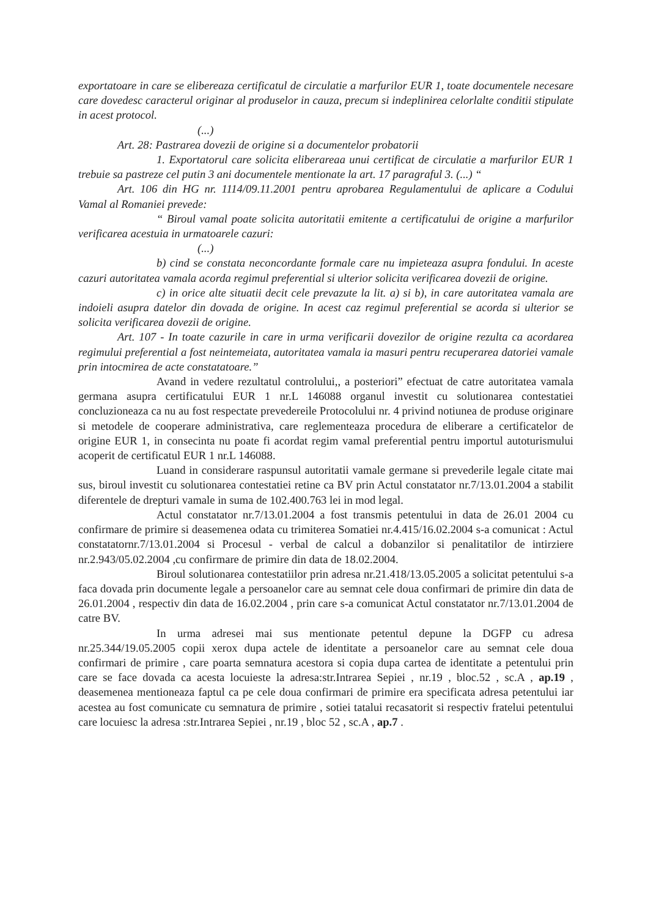exportatoare in care se elibereaza certificatul de circulatie a marfurilor EUR 1, toate documentele necesare care dovedesc caracterul originar al produselor in cauza, precum si indeplinirea celorlalte conditii stipulate in acest protocol.
(...)
Art. 28: Pastrarea dovezii de origine si a documentelor probatorii
1. Exportatorul care solicita eliberareaa unui certificat de circulatie a marfurilor EUR 1 trebuie sa pastreze cel putin 3 ani documentele mentionate la art. 17 paragraful 3. (...) “
Art. 106 din HG nr. 1114/09.11.2001 pentru aprobarea Regulamentului de aplicare a Codului Vamal al Romaniei prevede:
“ Biroul vamal poate solicita autoritatii emitente a certificatului de origine a marfurilor verificarea acestuia in urmatoarele cazuri:
(...)
b) cind se constata neconcordante formale care nu impieteaza asupra fondului. In aceste cazuri autoritatea vamala acorda regimul preferential si ulterior solicita verificarea dovezii de origine.
c) in orice alte situatii decit cele prevazute la lit. a) si b), in care autoritatea vamala are indoieli asupra datelor din dovada de origine. In acest caz regimul preferential se acorda si ulterior se solicita verificarea dovezii de origine.
Art. 107 - In toate cazurile in care in urma verificarii dovezilor de origine rezulta ca acordarea regimului preferential a fost neintemeiata, autoritatea vamala ia masuri pentru recuperarea datoriei vamale prin intocmirea de acte constatatoare.”
Avand in vedere rezultatul controlului,, a posteriori” efectuat de catre autoritatea vamala germana asupra certificatului EUR 1 nr.L 146088 organul investit cu solutionarea contestatiei concluzioneaza ca nu au fost respectate prevedereile Protocolului nr. 4 privind notiunea de produse originare si metodele de cooperare administrativa, care reglementeaza procedura de eliberare a certificatelor de origine EUR 1, in consecinta nu poate fi acordat regim vamal preferential pentru importul autoturismului acoperit de certificatul EUR 1 nr.L 146088.
Luand in considerare raspunsul autoritatii vamale germane si prevederile legale citate mai sus, biroul investit cu solutionarea contestatiei retine ca BV prin Actul constatator nr.7/13.01.2004 a stabilit diferentele de drepturi vamale in suma de 102.400.763 lei in mod legal.
Actul constatator nr.7/13.01.2004 a fost transmis petentului in data de 26.01 2004 cu confirmare de primire si deasemenea odata cu trimiterea Somatiei nr.4.415/16.02.2004 s-a comunicat : Actul constatatornr.7/13.01.2004 si Procesul - verbal de calcul a dobanzilor si penalitatilor de intirziere nr.2.943/05.02.2004 ,cu confirmare de primire din data de 18.02.2004.
Biroul solutionarea contestatiilor prin adresa nr.21.418/13.05.2005 a solicitat petentului s-a faca dovada prin documente legale a persoanelor care au semnat cele doua confirmari de primire din data de 26.01.2004 , respectiv din data de 16.02.2004 , prin care s-a comunicat Actul constatator nr.7/13.01.2004 de catre BV.
In urma adresei mai sus mentionate petentul depune la DGFP cu adresa nr.25.344/19.05.2005 copii xerox dupa actele de identitate a persoanelor care au semnat cele doua confirmari de primire , care poarta semnatura acestora si copia dupa cartea de identitate a petentului prin care se face dovada ca acesta locuieste la adresa:str.Intrarea Sepiei , nr.19 , bloc.52 , sc.A , ap.19 , deasemenea mentioneaza faptul ca pe cele doua confirmari de primire era specificata adresa petentului iar acestea au fost comunicate cu semnatura de primire , sotiei tatalui recasatorit si respectiv fratelui petentului care locuiesc la adresa :str.Intrarea Sepiei , nr.19 , bloc 52 , sc.A , ap.7 .